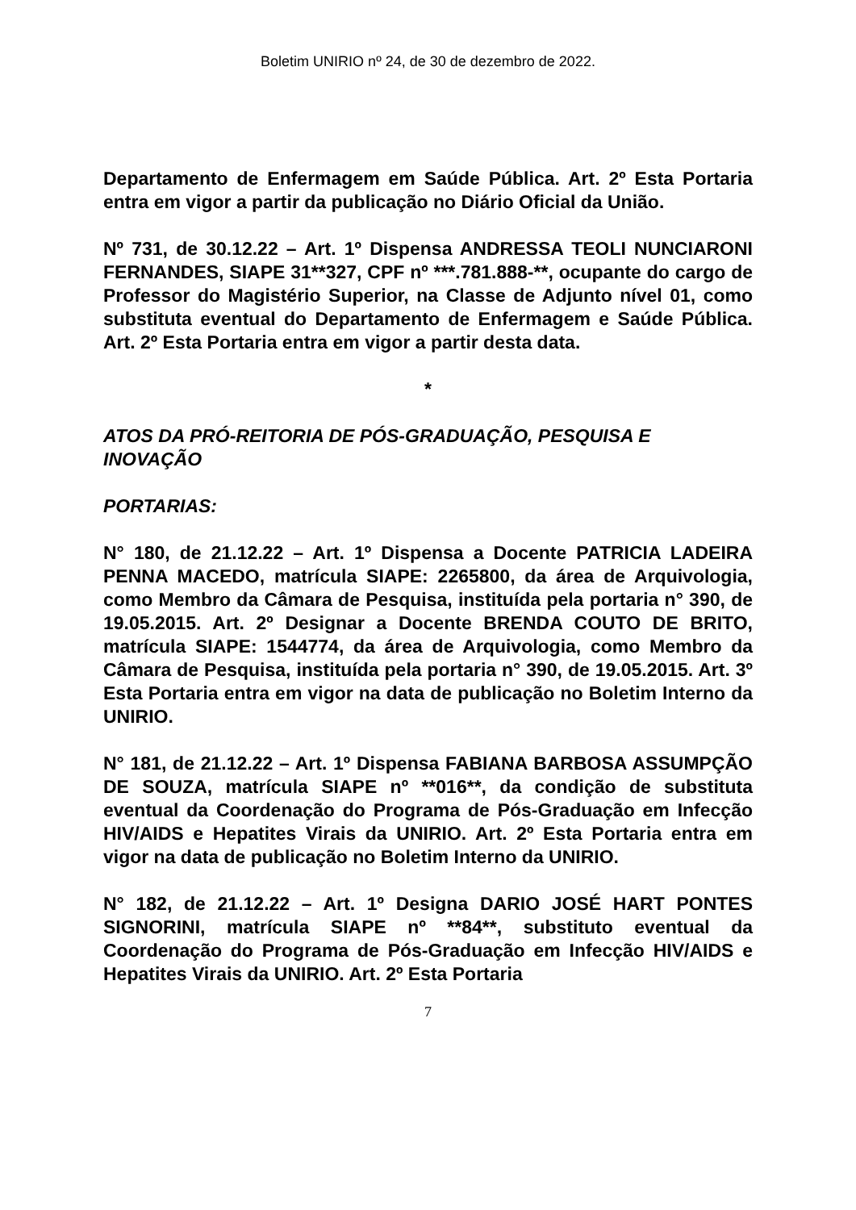Boletim UNIRIO nº 24, de 30 de dezembro de 2022.
Departamento de Enfermagem em Saúde Pública. Art. 2º Esta Portaria entra em vigor a partir da publicação no Diário Oficial da União.
Nº 731, de 30.12.22 – Art. 1º Dispensa ANDRESSA TEOLI NUNCIARONI FERNANDES, SIAPE 31**327, CPF nº ***.781.888-**, ocupante do cargo de Professor do Magistério Superior, na Classe de Adjunto nível 01, como substituta eventual do Departamento de Enfermagem e Saúde Pública. Art. 2º Esta Portaria entra em vigor a partir desta data.
*
ATOS DA PRÓ-REITORIA DE PÓS-GRADUAÇÃO, PESQUISA E INOVAÇÃO
PORTARIAS:
N° 180, de 21.12.22 – Art. 1º Dispensa a Docente PATRICIA LADEIRA PENNA MACEDO, matrícula SIAPE: 2265800, da área de Arquivologia, como Membro da Câmara de Pesquisa, instituída pela portaria n° 390, de 19.05.2015. Art. 2º Designar a Docente BRENDA COUTO DE BRITO, matrícula SIAPE: 1544774, da área de Arquivologia, como Membro da Câmara de Pesquisa, instituída pela portaria n° 390, de 19.05.2015. Art. 3º Esta Portaria entra em vigor na data de publicação no Boletim Interno da UNIRIO.
N° 181, de 21.12.22 – Art. 1º Dispensa FABIANA BARBOSA ASSUMPÇÃO DE SOUZA, matrícula SIAPE nº **016**, da condição de substituta eventual da Coordenação do Programa de Pós-Graduação em Infecção HIV/AIDS e Hepatites Virais da UNIRIO. Art. 2º Esta Portaria entra em vigor na data de publicação no Boletim Interno da UNIRIO.
N° 182, de 21.12.22 – Art. 1º Designa DARIO JOSÉ HART PONTES SIGNORINI, matrícula SIAPE nº **84**, substituto eventual da Coordenação do Programa de Pós-Graduação em Infecção HIV/AIDS e Hepatites Virais da UNIRIO. Art. 2º Esta Portaria
7